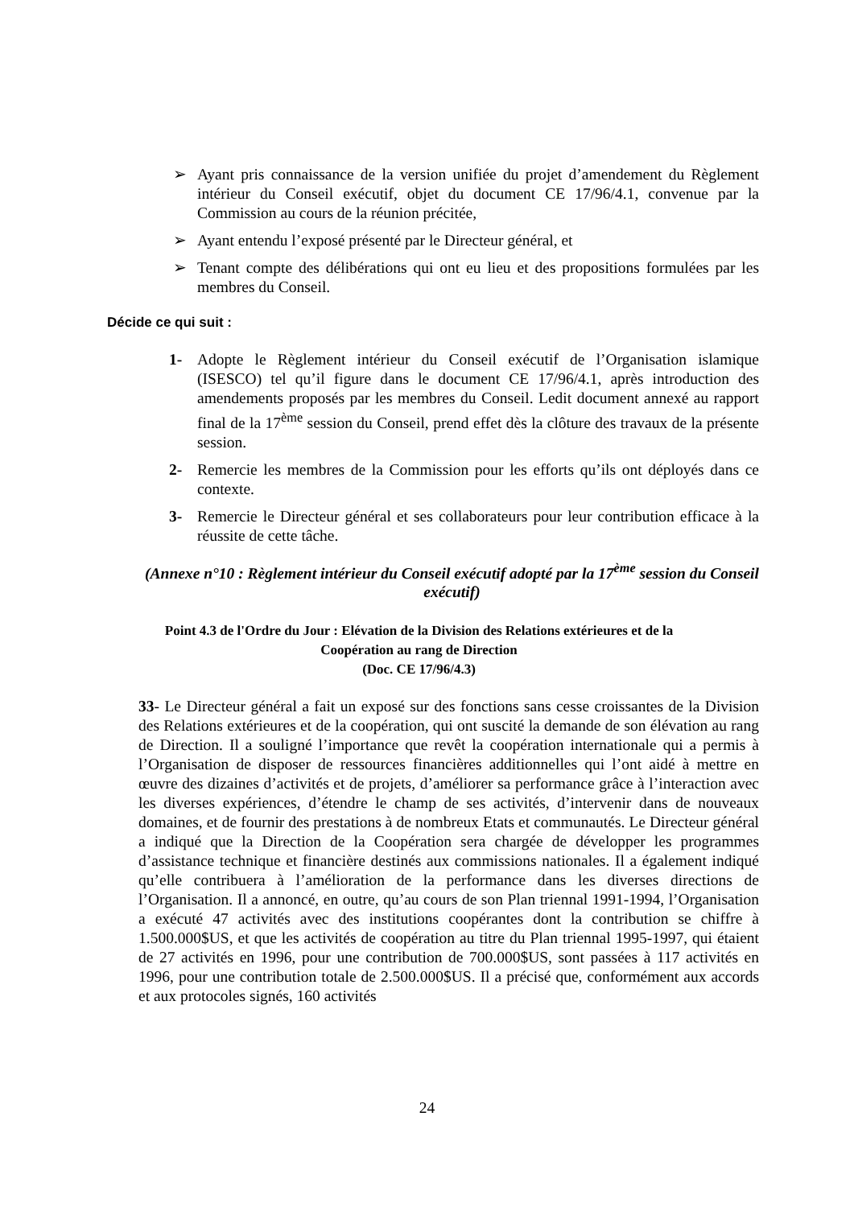➢ Ayant pris connaissance de la version unifiée du projet d’amendement du Règlement intérieur du Conseil exécutif, objet du document CE 17/96/4.1, convenue par la Commission au cours de la réunion précitée,
➢ Ayant entendu l’exposé présenté par le Directeur général, et
➢ Tenant compte des délibérations qui ont eu lieu et des propositions formulées par les membres du Conseil.
Décide ce qui suit :
1- Adopte le Règlement intérieur du Conseil exécutif de l’Organisation islamique (ISESCO) tel qu’il figure dans le document CE 17/96/4.1, après introduction des amendements proposés par les membres du Conseil. Ledit document annexé au rapport final de la 17<sup>ème</sup> session du Conseil, prend effet dès la clôture des travaux de la présente session.
2- Remercie les membres de la Commission pour les efforts qu’ils ont déployés dans ce contexte.
3- Remercie le Directeur général et ses collaborateurs pour leur contribution efficace à la réussite de cette tâche.
(Annexe n°10 : Règlement intérieur du Conseil exécutif adopté par la 17<sup>ème</sup> session du Conseil exécutif)
Point 4.3 de l'Ordre du Jour : Elévation de la Division des Relations extérieures et de la Coopération au rang de Direction
(Doc. CE 17/96/4.3)
33- Le Directeur général a fait un exposé sur des fonctions sans cesse croissantes de la Division des Relations extérieures et de la coopération, qui ont suscité la demande de son élévation au rang de Direction. Il a souligné l’importance que revêt la coopération internationale qui a permis à l’Organisation de disposer de ressources financières additionnelles qui l’ont aidé à mettre en œuvre des dizaines d’activités et de projets, d’améliorer sa performance grâce à l’interaction avec les diverses expériences, d’étendre le champ de ses activités, d’intervenir dans de nouveaux domaines, et de fournir des prestations à de nombreux Etats et communautés. Le Directeur général a indiqué que la Direction de la Coopération sera chargée de développer les programmes d’assistance technique et financière destinés aux commissions nationales. Il a également indiqué qu’elle contribuera à l’amélioration de la performance dans les diverses directions de l’Organisation. Il a annoncé, en outre, qu’au cours de son Plan triennal 1991-1994, l’Organisation a exécuté 47 activités avec des institutions coopérantes dont la contribution se chiffre à 1.500.000$US, et que les activités de coopération au titre du Plan triennal 1995-1997, qui étaient de 27 activités en 1996, pour une contribution de 700.000$US, sont passées à 117 activités en 1996, pour une contribution totale de 2.500.000$US. Il a précisé que, conformément aux accords et aux protocoles signés, 160 activités
24